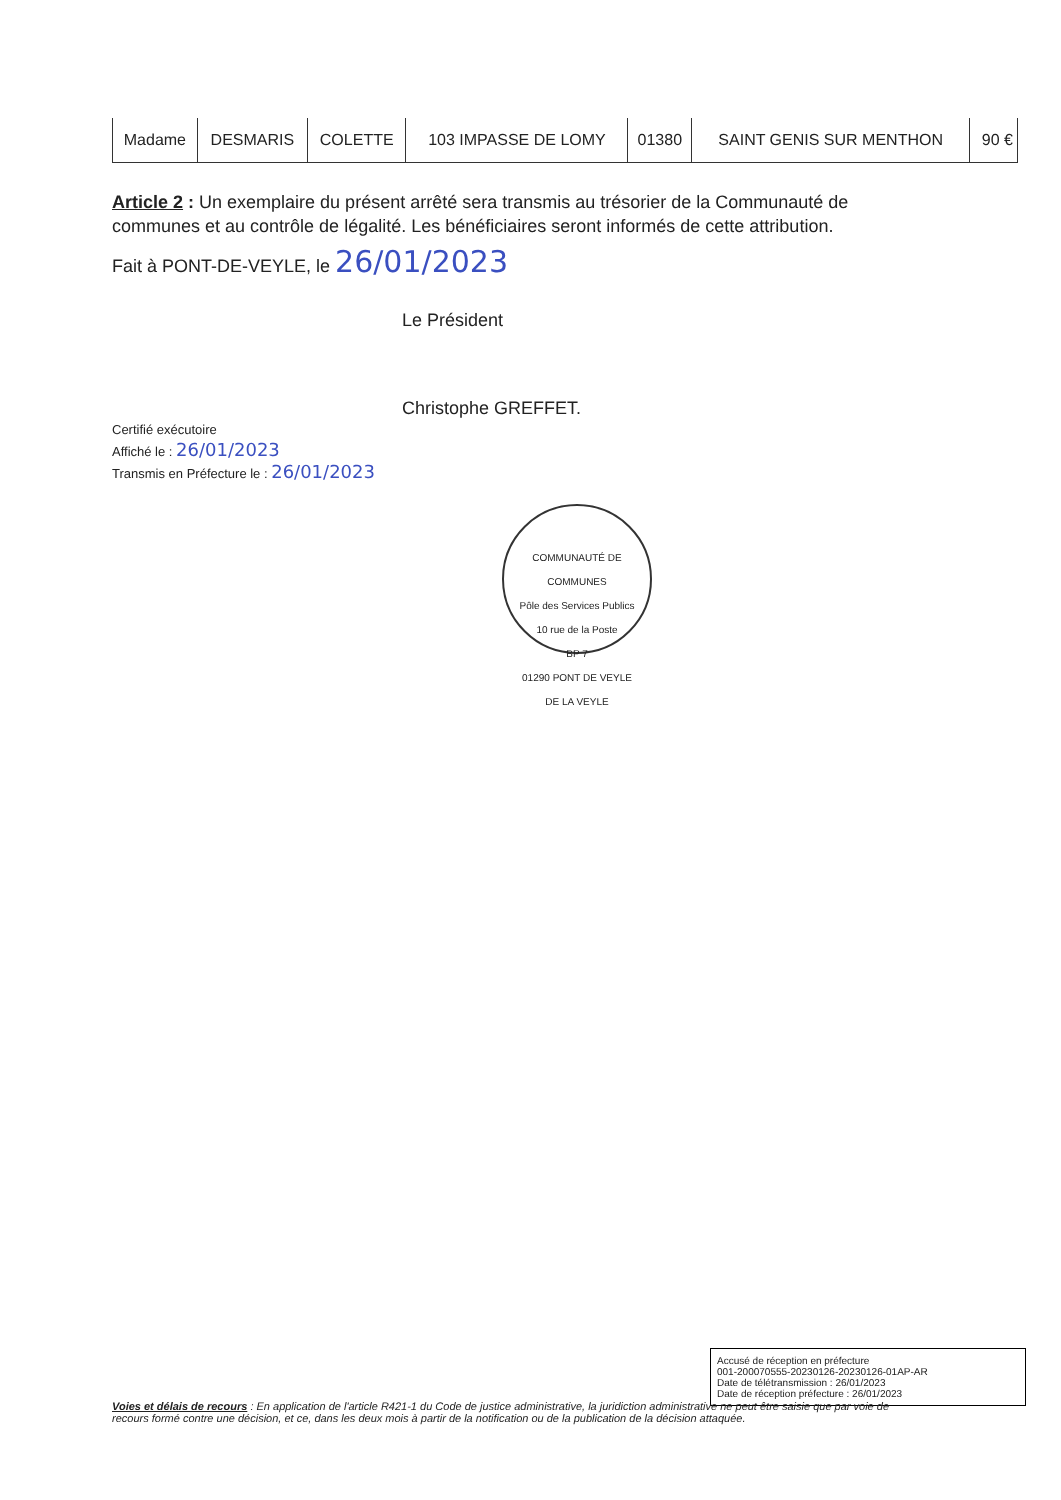| Madame | DESMARIS | COLETTE | 103 IMPASSE DE LOMY | 01380 | SAINT GENIS SUR MENTHON | 90 € |
Article 2 : Un exemplaire du présent arrêté sera transmis au trésorier de la Communauté de communes et au contrôle de légalité. Les bénéficiaires seront informés de cette attribution.
Fait à PONT-DE-VEYLE, le 26/01/2023
Le Président
Christophe GREFFET.
Certifié exécutoire
Affiché le : 26/01/2023
Transmis en Préfecture le : 26/01/2023
COMMUNAUTÉ DE COMMUNES
Pôle des Services Publics
10 rue de la Poste
BP 7
01290 PONT DE VEYLE
DE LA VEYLE
Accusé de réception en préfecture
001-200070555-20230126-20230126-01AP-AR
Date de télétransmission : 26/01/2023
Date de réception préfecture : 26/01/2023
Voies et délais de recours : En application de l'article R421-1 du Code de justice administrative, la juridiction administrative ne peut être saisie que par voie de recours formé contre une décision, et ce, dans les deux mois à partir de la notification ou de la publication de la décision attaquée.